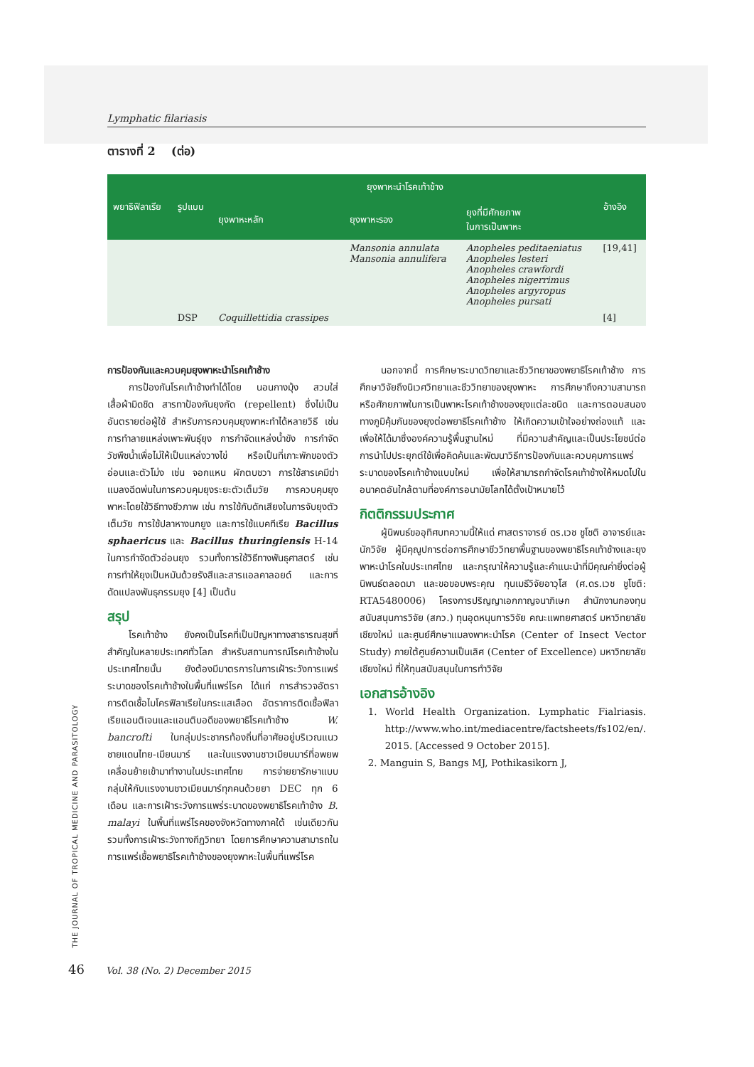THE JOURNAL OF TROPICAL MEDICINE AND PARASITOLOGY
Lymphatic filariasis
ตารางที่ 2 (ต่อ)
| พยาธิฟิลาเรีย | รูปแบบ | ยุงพาหะนำโรคเท้าช้าง | | | อ้างอิง |
| --- | --- | --- | --- | --- | --- |
| | | ยุงพาหะหลัก | ยุงพาหะรอง | ยุงที่มีศักยภาพ ในการเป็นพาหะ | |
| | | | Mansonia annulata Mansonia annulifera | Anopheles peditaeniatus Anopheles lesteri Anopheles crawfordi Anopheles nigerrimus Anopheles argyropus Anopheles pursati | [19,41] |
| | DSP | Coquillettidia crassipes | | | [4] |
การป้องกันและควบคุมยุงพาหะนำโรคเท้าช้าง
การป้องกันโรคเท้าช้างทำได้โดย นอนกางมุ้ง สวมใส่เสื้อผ้ามิดชิด สารทาป้องกันยุงกัด (repellent) ซึ่งไม่เป็นอันตรายต่อผู้ใช้ สำหรับการควบคุมยุงพาหะทำได้หลายวิธี เช่น การทำลายแหล่งเพาะพันธุ์ยุง การกำจัดแหล่งน้ำขัง การกำจัดวัชพืชน้ำเพื่อไม่ให้เป็นแหล่งวางไข่ หรือเป็นที่เกาะพักของตัวอ่อนและตัวโม่ง เช่น จอกแหน ผักตบชวา การใช้สารเคมีฆ่าแมลงฉีดพ่นในการควบคุมยุงระยะตัวเต็มวัย การควบคุมยุงพาหะโดยใช้วิธีทางชีวภาพ เช่น การใช้กับดักเสียงในการจับยุงตัวเต็มวัย การใช้ปลาหางนกยูง และการใช้แบคทีเรีย Bacillus sphaericus และ Bacillus thuringiensis H-14 ในการกำจัดตัวอ่อนยุง รวมทั้งการใช้วิธีทางพันธุศาสตร์ เช่น การทำให้ยุงเป็นหมันด้วยรังสีและสารแอลคาลอยด์ และการดัดแปลงพันธุกรรมยุง [4] เป็นต้น
สรุป
โรคเท้าช้าง ยังคงเป็นโรคที่เป็นปัญหาทางสาธารณสุขที่สำคัญในหลายประเทศทั่วโลก สำหรับสถานการณ์โรคเท้าช้างในประเทศไทยนั้น ยังต้องมีมาตรการในการเฝ้าระวังการแพร่ระบาดของโรคเท้าช้างในพื้นที่แพร่โรค ได้แก่ การสำรวจอัตราการติดเชื้อไมโครฟิลาเรียในกระแสเลือด อัตราการติดเชื้อฟิลาเรียแอนติเจนและแอนติบอดีของพยาธิโรคเท้าช้าง W. bancrofti ในกลุ่มประชากรท้องถิ่นที่อาศัยอยู่บริเวณแนวชายแดนไทย-เมียนมาร์ และในแรงงานชาวเมียนมาร์ที่อพยพเคลื่อนย้ายเข้ามาทำงานในประเทศไทย การจ่ายยารักษาแบบกลุ่มให้กับแรงงานชาวเมียนมาร์ทุกคนด้วยยา DEC ทุก 6 เดือน และการเฝ้าระวังการแพร่ระบาดของพยาธิโรคเท้าช้าง B. malayi ในพื้นที่แพร่โรคของจังหวัดทางภาคใต้ เช่นเดียวกัน รวมทั้งการเฝ้าระวังทางกีฏวิทยา โดยการศึกษาความสามารถในการแพร่เชื้อพยาธิโรคเท้าช้างของยุงพาหะในพื้นที่แพร่โรค
นอกจากนี้ การศึกษาระบาดวิทยาและชีววิทยาของพยาธิโรคเท้าช้าง การศึกษาวิจัยถึงนิเวศวิทยาและชีววิทยาของยุงพาหะ การศึกษาถึงความสามารถหรือศักยภาพในการเป็นพาหะโรคเท้าช้างของยุงแต่ละชนิด และการตอบสนองทางภูมิคุ้มกันของยุงต่อพยาธิโรคเท้าช้าง ให้เกิดความเข้าใจอย่างถ่องแท้ และเพื่อให้ได้มาซึ่งองค์ความรู้พื้นฐานใหม่ ที่มีความสำคัญและเป็นประโยชน์ต่อการนำไปประยุกต์ใช้เพื่อคิดค้นและพัฒนาวิธีการป้องกันและควบคุมการแพร่ระบาดของโรคเท้าช้างแบบใหม่ เพื่อให้สามารถกำจัดโรคเท้าช้างให้หมดไปในอนาคตอันใกล้ตามที่องค์การอนามัยโลกได้ตั้งเป้าหมายไว้
กิตติกรรมประกาศ
ผู้นิพนธ์ขออุทิศบทความนี้ให้แด่ ศาสตราจารย์ ดร.เวช ชูโชติ อาจารย์และนักวิจัย ผู้มีคุณูปการต่อการศึกษาชีววิทยาพื้นฐานของพยาธิโรคเท้าช้างและยุงพาหะนำโรคในประเทศไทย และกรุณาให้ความรู้และคำแนะนำที่มีคุณค่ายิ่งต่อผู้นิพนธ์ตลอดมา และขอขอบพระคุณ ทุนเมธีวิจัยอาวุโส (ศ.ดร.เวช ชูโชติ: RTA5480006) โครงการปริญญาเอกกาญจนาภิเษก สำนักงานกองทุนสนับสนุนการวิจัย (สกว.) ทุนอุดหนุนการวิจัย คณะแพทยศาสตร์ มหาวิทยาลัยเชียงใหม่ และศูนย์ศึกษาแมลงพาหะนำโรค (Center of Insect Vector Study) ภายใต้ศูนย์ความเป็นเลิศ (Center of Excellence) มหาวิทยาลัยเชียงใหม่ ที่ให้ทุนสนับสนุนในการทำวิจัย
เอกสารอ้างอิง
1. World Health Organization. Lymphatic Fialriasis. http://www.who.int/mediacentre/factsheets/fs102/en/. 2015. [Accessed 9 October 2015].
2. Manguin S, Bangs MJ, Pothikasikorn J,
46 Vol. 38 (No. 2) December 2015